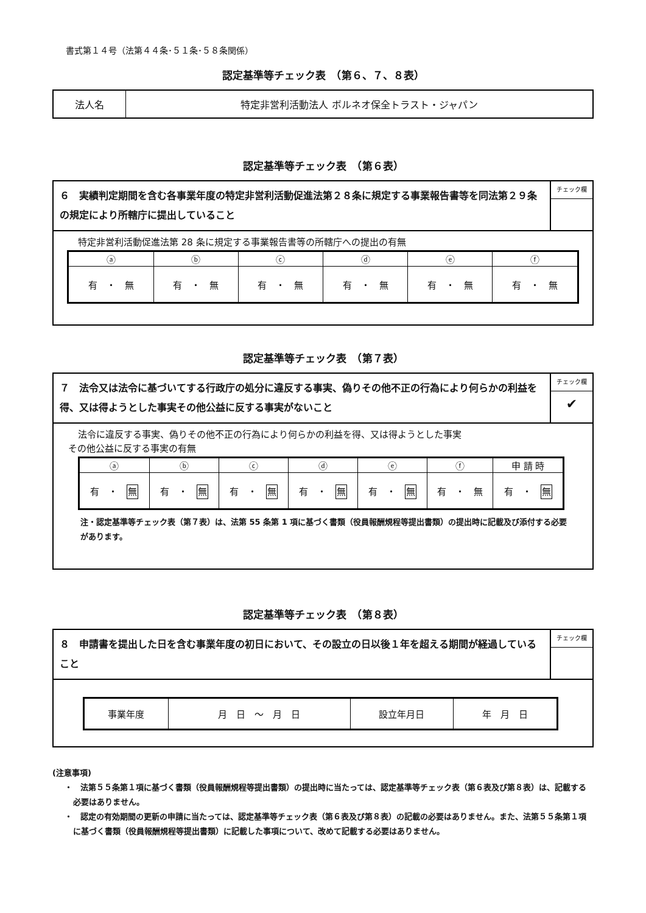書式第１４号（法第４４条･５１条･５８条関係）
認定基準等チェック表　（第６、７、８表）
| 法人名 | 特定非営利活動法人 ボルネオ保全トラスト・ジャパン |
認定基準等チェック表　（第６表）
６　実績判定期間を含む各事業年度の特定非営利活動促進法第２８条に規定する事業報告書等を同法第２９条の規定により所轄庁に提出していること
チェック欄
特定非営利活動促進法第 28 条に規定する事業報告書等の所轄庁への提出の有無
| ⓐ | ⓑ | ⓒ | ⓓ | ⓔ | ⓕ |
| 有 ・ 無 | 有 ・ 無 | 有 ・ 無 | 有 ・ 無 | 有 ・ 無 | 有 ・ 無 |
認定基準等チェック表　（第７表）
７　法令又は法令に基づいてする行政庁の処分に違反する事実、偽りその他不正の行為により何らかの利益を得、又は得ようとした事実その他公益に反する事実がないこと
チェック欄
✔
法令に違反する事実、偽りその他不正の行為により何らかの利益を得、又は得ようとした事実
その他公益に反する事実の有無
| ⓐ | ⓑ | ⓒ | ⓓ | ⓔ | ⓕ | 申 請 時 |
| 有 ・ 無 | 有 ・ 無 | 有 ・ 無 | 有 ・ 無 | 有 ・ 無 | 有 ・ 無 | 有 ・ 無 |
注・認定基準等チェック表（第７表）は、法第 55 条第 1 項に基づく書類（役員報酬規程等提出書類）の提出時に記載及び添付する必要があります。
認定基準等チェック表　（第８表）
８　申請書を提出した日を含む事業年度の初日において、その設立の日以後１年を超える期間が経過していること
チェック欄
| 事業年度 | 月 日 ～ 月 日 | 設立年月日 | 年 月 日 |
(注意事項)
・　法第５５条第１項に基づく書類（役員報酬規程等提出書類）の提出時に当たっては、認定基準等チェック表（第６表及び第８表）は、記載する必要はありません。
・　認定の有効期間の更新の申請に当たっては、認定基準等チェック表（第６表及び第８表）の記載の必要はありません。また、法第５５条第１項に基づく書類（役員報酬規程等提出書類）に記載した事項について、改めて記載する必要はありません。